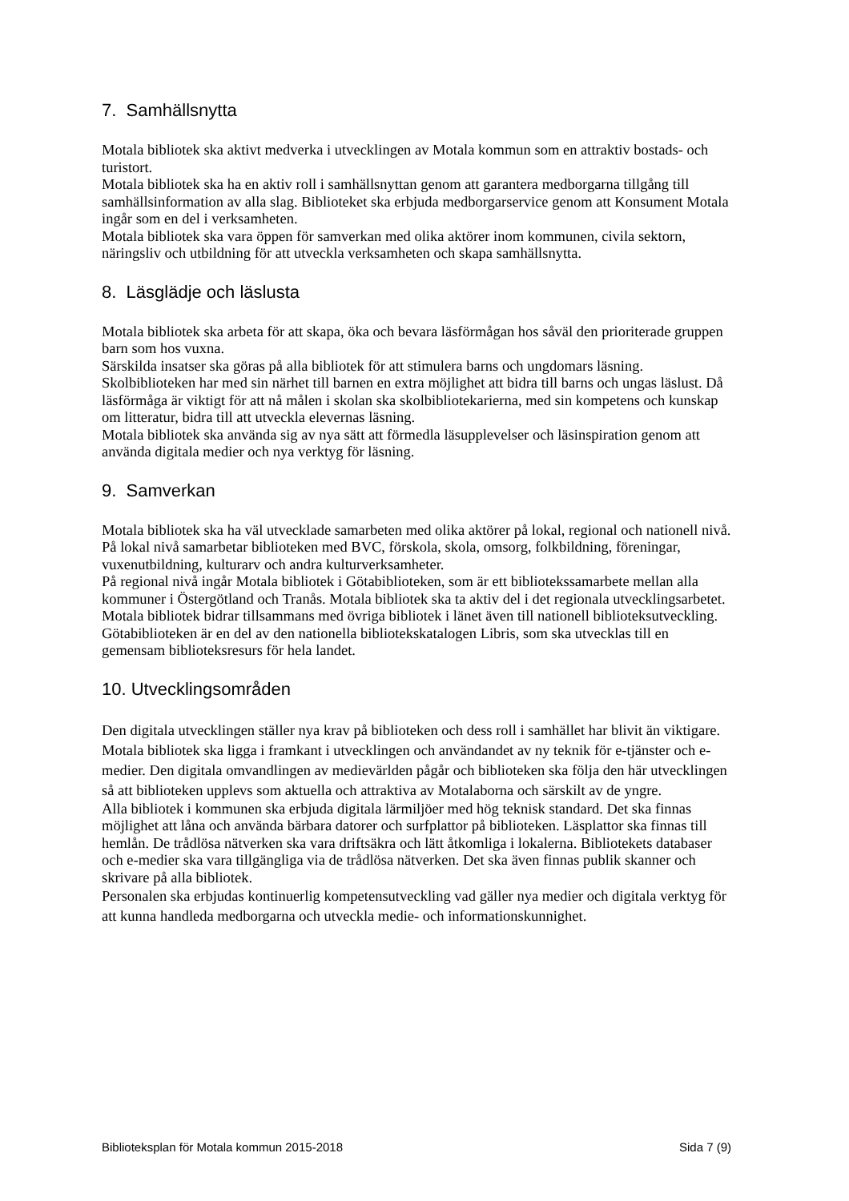7. Samhällsnytta
Motala bibliotek ska aktivt medverka i utvecklingen av Motala kommun som en attraktiv bostads- och turistort.
Motala bibliotek ska ha en aktiv roll i samhällsnyttan genom att garantera medborgarna tillgång till samhällsinformation av alla slag. Biblioteket ska erbjuda medborgarservice genom att Konsument Motala ingår som en del i verksamheten.
Motala bibliotek ska vara öppen för samverkan med olika aktörer inom kommunen, civila sektorn, näringsliv och utbildning för att utveckla verksamheten och skapa samhällsnytta.
8. Läsglädje och läslusta
Motala bibliotek ska arbeta för att skapa, öka och bevara läsförmågan hos såväl den prioriterade gruppen barn som hos vuxna.
Särskilda insatser ska göras på alla bibliotek för att stimulera barns och ungdomars läsning. Skolbiblioteken har med sin närhet till barnen en extra möjlighet att bidra till barns och ungas läslust. Då läsförmåga är viktigt för att nå målen i skolan ska skolbibliotekarierna, med sin kompetens och kunskap om litteratur, bidra till att utveckla elevernas läsning.
Motala bibliotek ska använda sig av nya sätt att förmedla läsupplevelser och läsinspiration genom att använda digitala medier och nya verktyg för läsning.
9. Samverkan
Motala bibliotek ska ha väl utvecklade samarbeten med olika aktörer på lokal, regional och nationell nivå.
På lokal nivå samarbetar biblioteken med BVC, förskola, skola, omsorg, folkbildning, föreningar, vuxenutbildning, kulturarv och andra kulturverksamheter.
På regional nivå ingår Motala bibliotek i Götabiblioteken, som är ett bibliotekssamarbete mellan alla kommuner i Östergötland och Tranås. Motala bibliotek ska ta aktiv del i det regionala utvecklingsarbetet.
Motala bibliotek bidrar tillsammans med övriga bibliotek i länet även till nationell biblioteksutveckling. Götabiblioteken är en del av den nationella bibliotekskatalogen Libris, som ska utvecklas till en gemensam biblioteksresurs för hela landet.
10. Utvecklingsområden
Den digitala utvecklingen ställer nya krav på biblioteken och dess roll i samhället har blivit än viktigare. Motala bibliotek ska ligga i framkant i utvecklingen och användandet av ny teknik för e-tjänster och e-medier. Den digitala omvandlingen av medievärlden pågår och biblioteken ska följa den här utvecklingen så att biblioteken upplevs som aktuella och attraktiva av Motalaborna och särskilt av de yngre.
Alla bibliotek i kommunen ska erbjuda digitala lärmiljöer med hög teknisk standard. Det ska finnas möjlighet att låna och använda bärbara datorer och surfplattor på biblioteken. Läsplattor ska finnas till hemlån. De trådlösa nätverken ska vara driftsäkra och lätt åtkomliga i lokalerna. Bibliotekets databaser och e-medier ska vara tillgängliga via de trådlösa nätverken. Det ska även finnas publik skanner och skrivare på alla bibliotek.
Personalen ska erbjudas kontinuerlig kompetensutveckling vad gäller nya medier och digitala verktyg för att kunna handleda medborgarna och utveckla medie- och informationskunnighet.
Biblioteksplan för Motala kommun 2015-2018 Sida 7 (9)